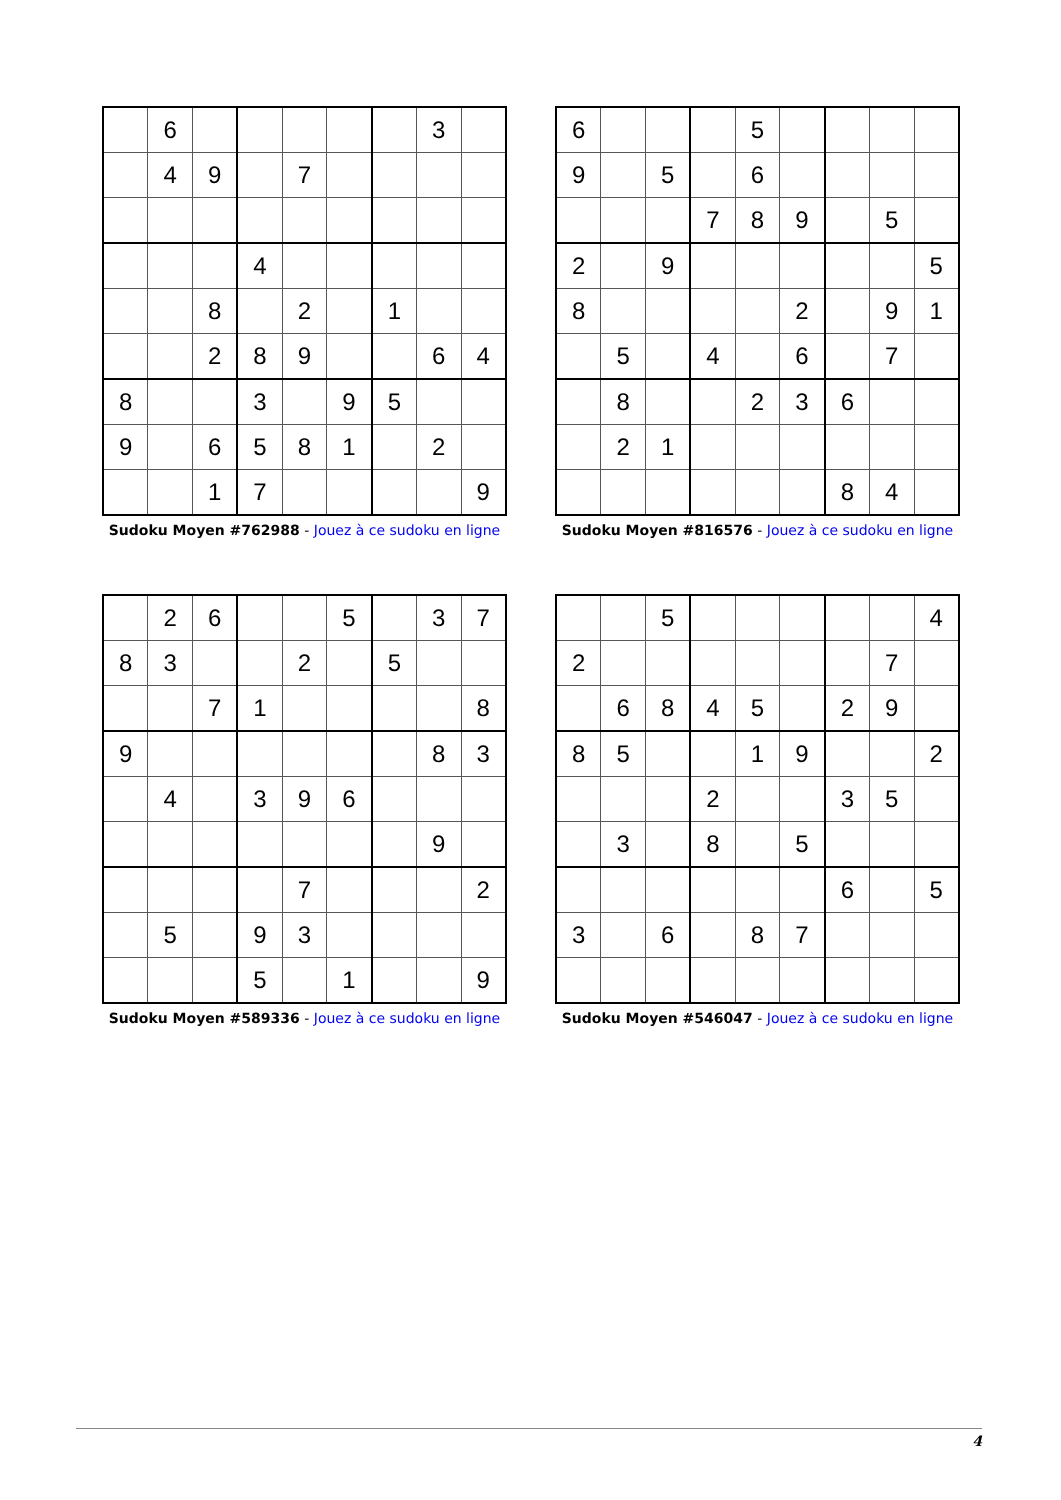| | 6 | | | | | | 3 | |
| | 4 | 9 | | 7 | | | | |
| | | | 4 | | | | | |
| | | 8 | | 2 | | 1 | | |
| | | 2 | 8 | 9 | | | 6 | 4 |
| 8 | | | 3 | | 9 | 5 | | |
| 9 | | 6 | 5 | 8 | 1 | | 2 | |
| | | 1 | 7 | | | | | 9 |
Sudoku Moyen #762988 - Jouez à ce sudoku en ligne
| 6 | | | | 5 | | | | |
| 9 | | 5 | | 6 | | | | |
| | | | 7 | 8 | 9 | | 5 | |
| 2 | | 9 | | | | | | 5 |
| 8 | | | | | 2 | | 9 | 1 |
| | 5 | | 4 | | 6 | | 7 | |
| | 8 | | | 2 | 3 | 6 | | |
| | 2 | 1 | | | | | | |
| | | | | | | 8 | 4 | |
Sudoku Moyen #816576 - Jouez à ce sudoku en ligne
| | 2 | 6 | | | 5 | | 3 | 7 |
| 8 | 3 | | | 2 | | 5 | | |
| | | 7 | 1 | | | | | 8 |
| 9 | | | | | | | 8 | 3 |
| | 4 | | 3 | 9 | 6 | | | |
| | | | | | | | 9 | |
| | | | | 7 | | | | 2 |
| | 5 | | 9 | 3 | | | | |
| | | | 5 | | 1 | | | 9 |
Sudoku Moyen #589336 - Jouez à ce sudoku en ligne
| | | 5 | | | | | | 4 |
| 2 | | | | | | | 7 | |
| | 6 | 8 | 4 | 5 | | 2 | 9 | |
| 8 | 5 | | | 1 | 9 | | | 2 |
| | | | 2 | | | 3 | 5 | |
| | 3 | | 8 | | 5 | | | |
| | | | | | | 6 | | 5 |
| 3 | | 6 | | 8 | 7 | | | |
Sudoku Moyen #546047 - Jouez à ce sudoku en ligne
4